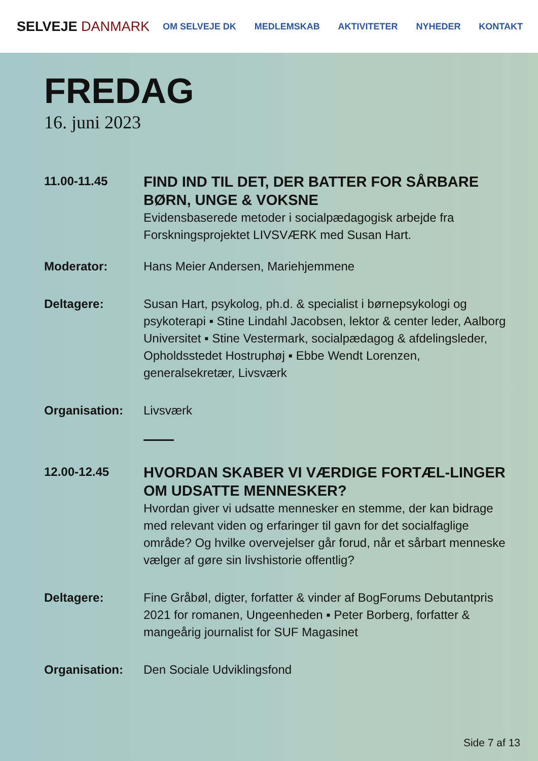SELVEJE DANMARK
OM SELVEJE DK MEDLEMSKAB AKTIVITETER NYHEDER KONTAKT
FREDAG
16. juni 2023
11.00-11.45
FIND IND TIL DET, DER BATTER FOR SÅRBARE BØRN, UNGE & VOKSNE
Evidensbaserede metoder i socialpædagogisk arbejde fra Forskningsprojektet LIVSVÆRK med Susan Hart.
Moderator: Hans Meier Andersen, Mariehjemmene
Deltagere: Susan Hart, psykolog, ph.d. & specialist i børnepsykologi og psykoterapi ▪ Stine Lindahl Jacobsen, lektor & center leder, Aalborg Universitet ▪ Stine Vestermark, socialpædagog & afdelingsleder, Opholdsstedet Hostruphøj ▪ Ebbe Wendt Lorenzen, generalsekretær, Livsværk
Organisation: Livsværk
12.00-12.45
HVORDAN SKABER VI VÆRDIGE FORTÆL-LINGER OM UDSATTE MENNESKER?
Hvordan giver vi udsatte mennesker en stemme, der kan bidrage med relevant viden og erfaringer til gavn for det socialfaglige område? Og hvilke overvejelser går forud, når et sårbart menneske vælger af gøre sin livshistorie offentlig?
Deltagere: Fine Gråbøl, digter, forfatter & vinder af BogForums Debutantpris 2021 for romanen, Ungeenheden ▪ Peter Borberg, forfatter & mangeårig journalist for SUF Magasinet
Organisation: Den Sociale Udviklingsfond
Side 7 af 13